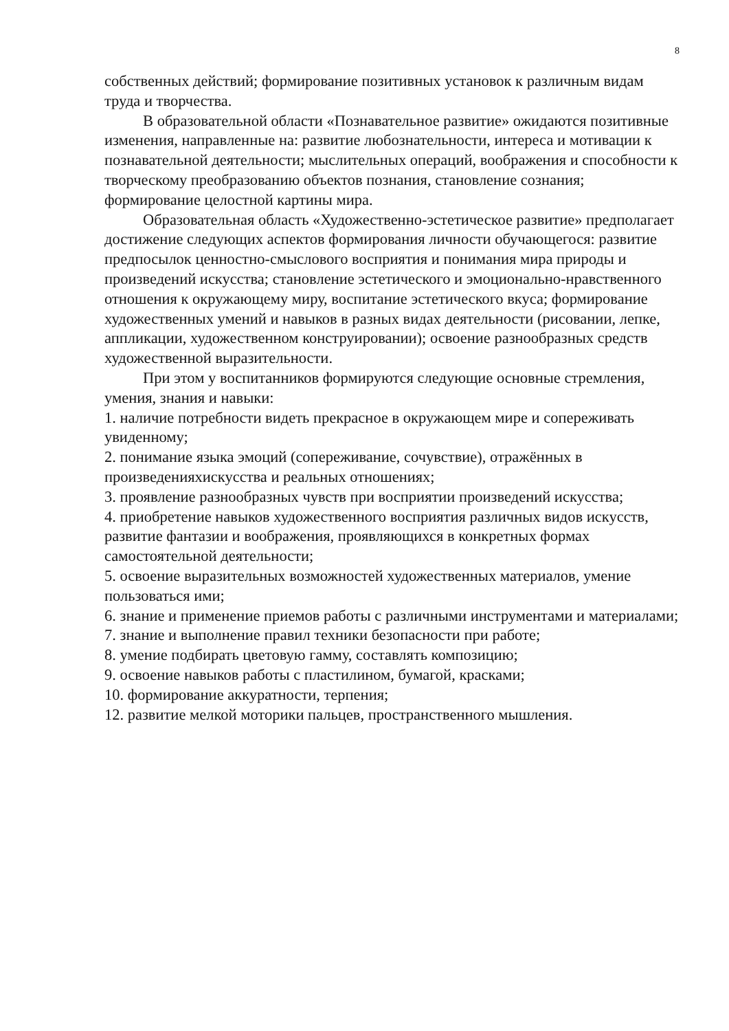8
собственных действий; формирование позитивных установок к различным видам труда и творчества.
В образовательной области «Познавательное развитие» ожидаются позитивные изменения, направленные на: развитие любознательности, интереса и мотивации к познавательной деятельности; мыслительных операций, воображения и способности к творческому преобразованию объектов познания, становление сознания; формирование целостной картины мира.
Образовательная область «Художественно-эстетическое развитие» предполагает достижение следующих аспектов формирования личности обучающегося: развитие предпосылок ценностно-смыслового восприятия и понимания мира природы и произведений искусства; становление эстетического и эмоционально-нравственного отношения к окружающему миру, воспитание эстетического вкуса; формирование художественных умений и навыков в разных видах деятельности (рисовании, лепке, аппликации, художественном конструировании); освоение разнообразных средств художественной выразительности.
При этом у воспитанников формируются следующие основные стремления, умения, знания и навыки:
1. наличие потребности видеть прекрасное в окружающем мире и сопереживать увиденному;
2. понимание языка эмоций (сопереживание, сочувствие), отражённых в произведенияхискусства и реальных отношениях;
3. проявление разнообразных чувств при восприятии произведений искусства;
4. приобретение навыков художественного восприятия различных видов искусств, развитие фантазии и воображения, проявляющихся в конкретных формах самостоятельной деятельности;
5. освоение выразительных возможностей художественных материалов, умение пользоваться ими;
6. знание и применение приемов работы с различными инструментами и материалами;
7. знание и выполнение правил техники безопасности при работе;
8. умение подбирать цветовую гамму, составлять композицию;
9. освоение навыков работы с пластилином, бумагой, красками;
10. формирование аккуратности, терпения;
12. развитие мелкой моторики пальцев, пространственного мышления.